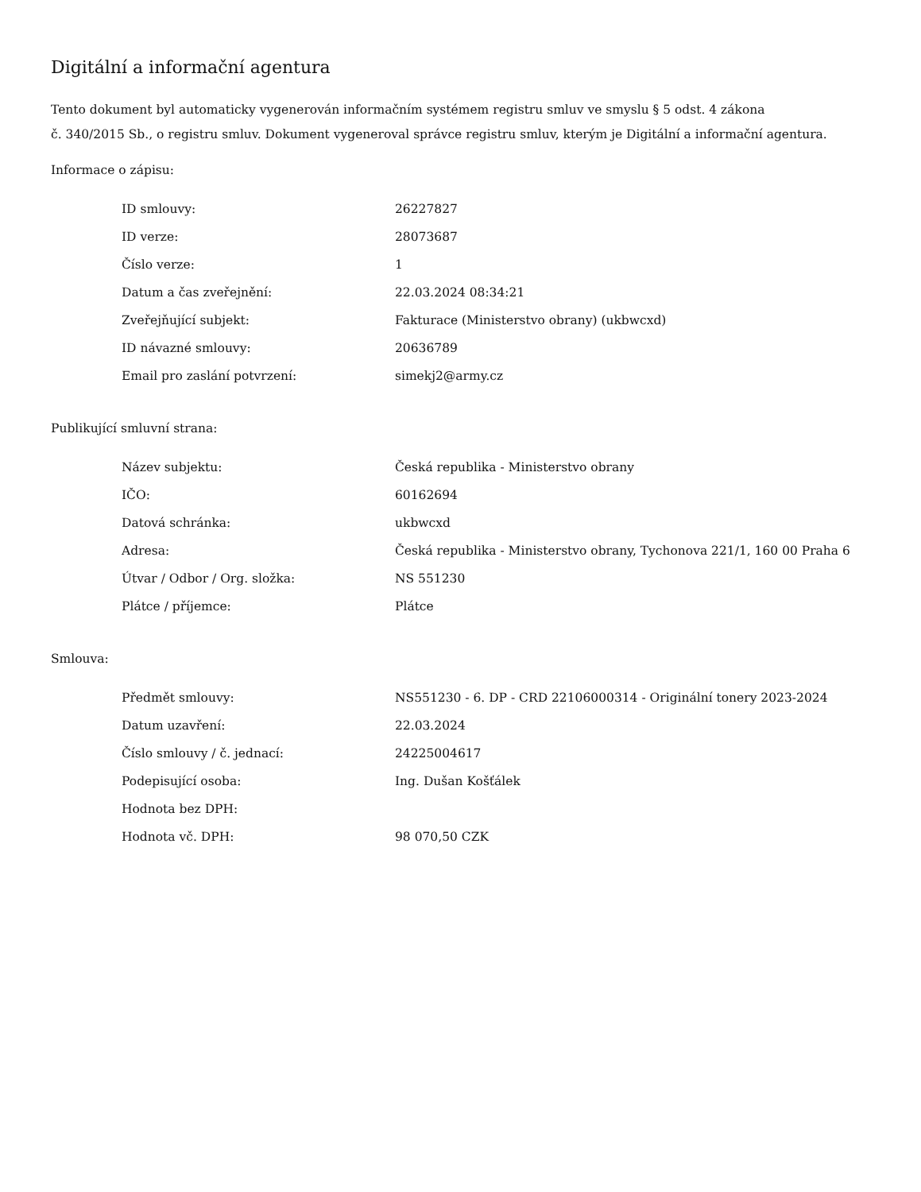Digitální a informační agentura
Tento dokument byl automaticky vygenerován informačním systémem registru smluv ve smyslu § 5 odst. 4 zákona
č. 340/2015 Sb., o registru smluv. Dokument vygeneroval správce registru smluv, kterým je Digitální a informační agentura.
Informace o zápisu:
| ID smlouvy: | 26227827 |
| ID verze: | 28073687 |
| Číslo verze: | 1 |
| Datum a čas zveřejnění: | 22.03.2024 08:34:21 |
| Zveřejňující subjekt: | Fakturace (Ministerstvo obrany) (ukbwcxd) |
| ID návazné smlouvy: | 20636789 |
| Email pro zaslání potvrzení: | simekj2@army.cz |
Publikující smluvní strana:
| Název subjektu: | Česká republika - Ministerstvo obrany |
| IČO: | 60162694 |
| Datová schránka: | ukbwcxd |
| Adresa: | Česká republika - Ministerstvo obrany, Tychonova 221/1, 160 00 Praha 6 |
| Útvar / Odbor / Org. složka: | NS 551230 |
| Plátce / příjemce: | Plátce |
Smlouva:
| Předmět smlouvy: | NS551230 - 6. DP - CRD 22106000314 - Originální tonery 2023-2024 |
| Datum uzavření: | 22.03.2024 |
| Číslo smlouvy / č. jednací: | 24225004617 |
| Podepisující osoba: | Ing. Dušan Košťálek |
| Hodnota bez DPH: | |
| Hodnota vč. DPH: | 98 070,50 CZK |